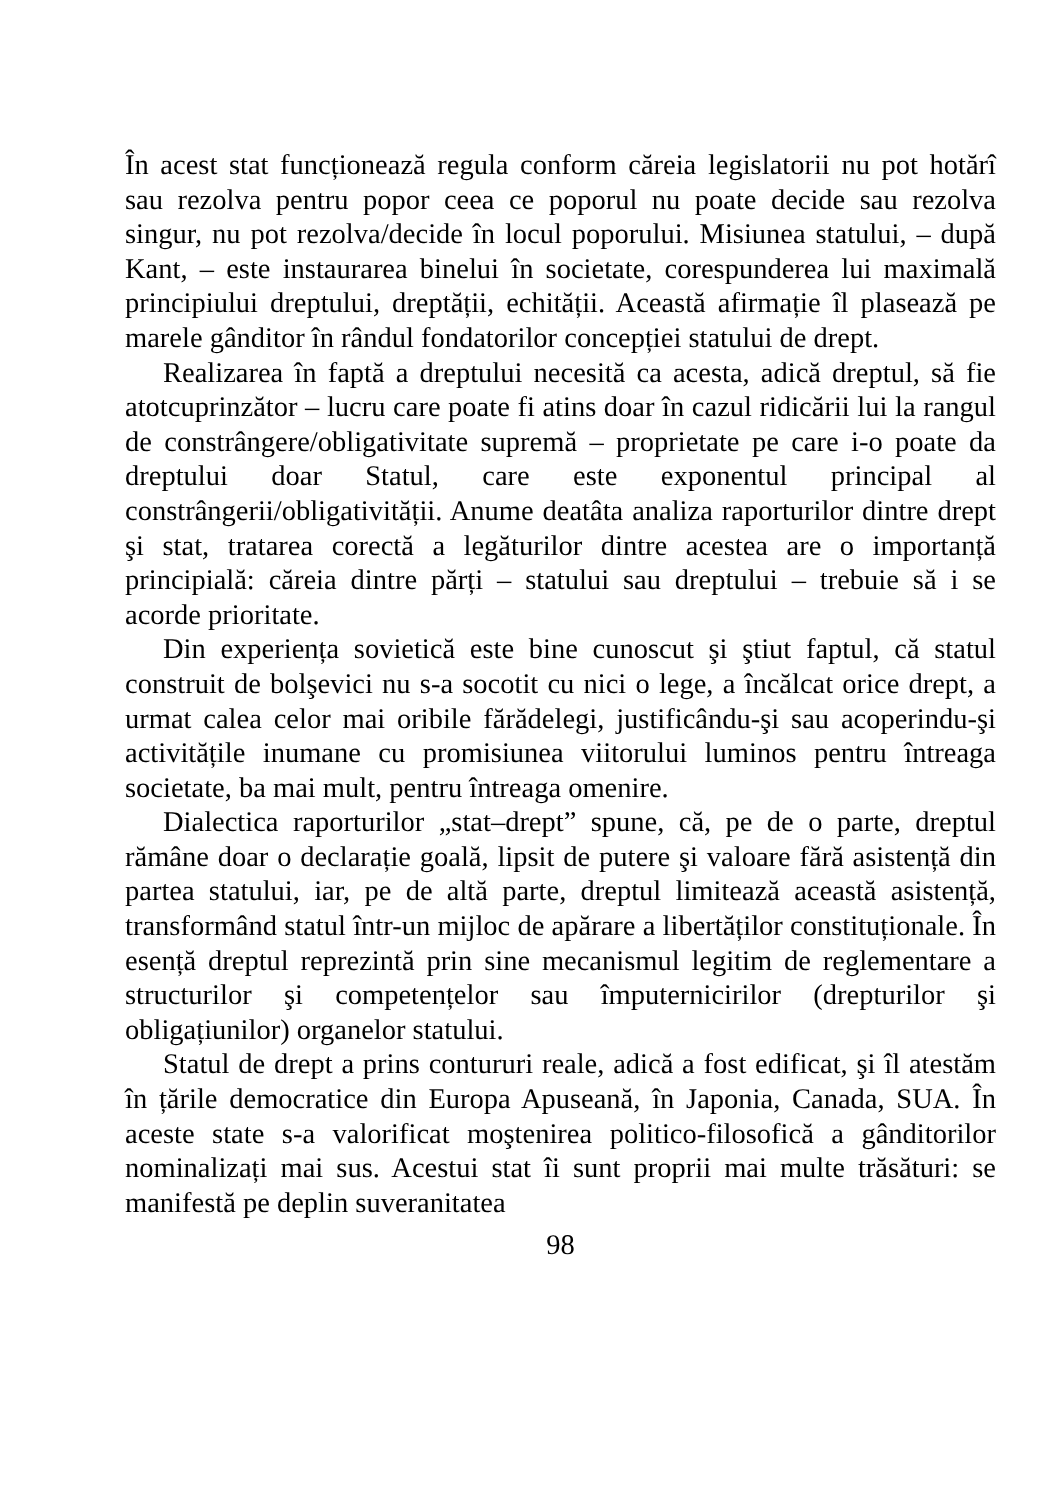În acest stat funcționează regula conform căreia legislatorii nu pot hotărî sau rezolva pentru popor ceea ce poporul nu poate decide sau rezolva singur, nu pot rezolva/decide în locul poporului. Misiunea statului, – după Kant, – este instaurarea binelui în societate, corespunderea lui maximală principiului dreptului, dreptății, echității. Această afirmație îl plasează pe marele gânditor în rândul fondatorilor concepției statului de drept.
Realizarea în faptă a dreptului necesită ca acesta, adică dreptul, să fie atotcuprinzător – lucru care poate fi atins doar în cazul ridicării lui la rangul de constrângere/obligativitate supremă – proprietate pe care i-o poate da dreptului doar Statul, care este exponentul principal al constrângerii/obligativității. Anume deatâta analiza raporturilor dintre drept şi stat, tratarea corectă a legăturilor dintre acestea are o importanță principială: căreia dintre părți – statului sau dreptului – trebuie să i se acorde prioritate.
Din experiența sovietică este bine cunoscut şi ştiut faptul, că statul construit de bolşevici nu s-a socotit cu nici o lege, a încălcat orice drept, a urmat calea celor mai oribile fărădelegi, justificându-şi sau acoperindu-şi activitățile inumane cu promisiunea viitorului luminos pentru întreaga societate, ba mai mult, pentru întreaga omenire.
Dialectica raporturilor „stat–drept” spune, că, pe de o parte, dreptul rămâne doar o declarație goală, lipsit de putere şi valoare fără asistență din partea statului, iar, pe de altă parte, dreptul limitează această asistență, transformând statul într-un mijloc de apărare a libertăților constituționale. În esență dreptul reprezintă prin sine mecanismul legitim de reglementare a structurilor şi competențelor sau împuternicirilor (drepturilor şi obligațiunilor) organelor statului.
Statul de drept a prins contururi reale, adică a fost edificat, şi îl atestăm în țările democratice din Europa Apuseană, în Japonia, Canada, SUA. În aceste state s-a valorificat moştenirea politico-filosofică a gânditorilor nominalizați mai sus. Acestui stat îi sunt proprii mai multe trăsături: se manifestă pe deplin suveranitatea
98